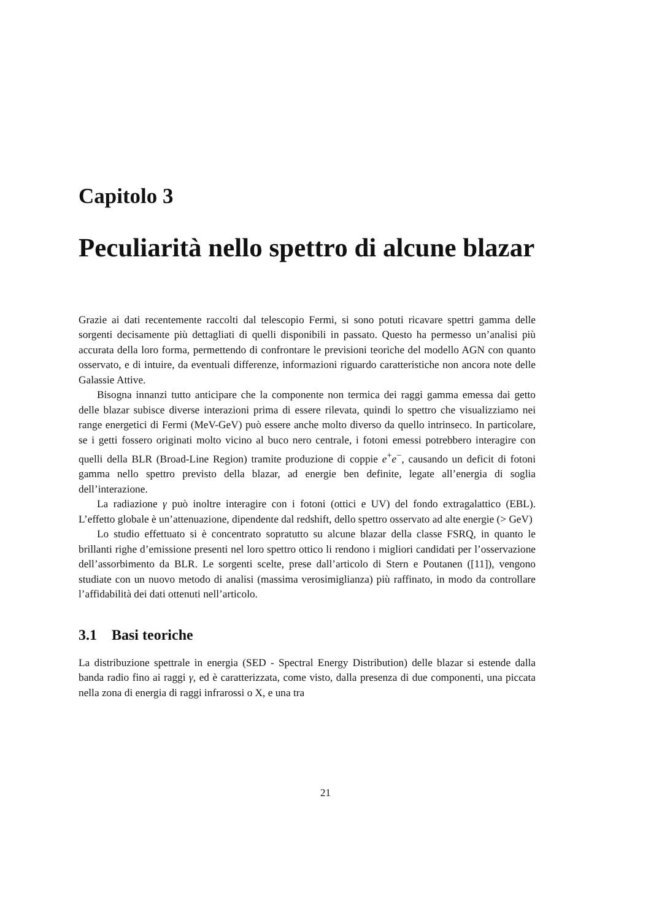Capitolo 3
Peculiarità nello spettro di alcune blazar
Grazie ai dati recentemente raccolti dal telescopio Fermi, si sono potuti ricavare spettri gamma delle sorgenti decisamente più dettagliati di quelli disponibili in passato. Questo ha permesso un’analisi più accurata della loro forma, permettendo di confrontare le previsioni teoriche del modello AGN con quanto osservato, e di intuire, da eventuali differenze, informazioni riguardo caratteristiche non ancora note delle Galassie Attive.
Bisogna innanzi tutto anticipare che la componente non termica dei raggi gamma emessa dai getto delle blazar subisce diverse interazioni prima di essere rilevata, quindi lo spettro che visualizziamo nei range energetici di Fermi (MeV-GeV) può essere anche molto diverso da quello intrinseco. In particolare, se i getti fossero originati molto vicino al buco nero centrale, i fotoni emessi potrebbero interagire con quelli della BLR (Broad-Line Region) tramite produzione di coppie e<sup>+</sup>e<sup>−</sup>, causando un deficit di fotoni gamma nello spettro previsto della blazar, ad energie ben definite, legate all’energia di soglia dell’interazione.
La radiazione γ può inoltre interagire con i fotoni (ottici e UV) del fondo extragalattico (EBL). L’effetto globale è un’attenuazione, dipendente dal redshift, dello spettro osservato ad alte energie (> GeV)
Lo studio effettuato si è concentrato sopratutto su alcune blazar della classe FSRQ, in quanto le brillanti righe d’emissione presenti nel loro spettro ottico li rendono i migliori candidati per l’osservazione dell’assorbimento da BLR. Le sorgenti scelte, prese dall’articolo di Stern e Poutanen ([11]), vengono studiate con un nuovo metodo di analisi (massima verosimiglianza) più raffinato, in modo da controllare l’affidabilità dei dati ottenuti nell’articolo.
3.1 Basi teoriche
La distribuzione spettrale in energia (SED - Spectral Energy Distribution) delle blazar si estende dalla banda radio fino ai raggi γ, ed è caratterizzata, come visto, dalla presenza di due componenti, una piccata nella zona di energia di raggi infrarossi o X, e una tra
21